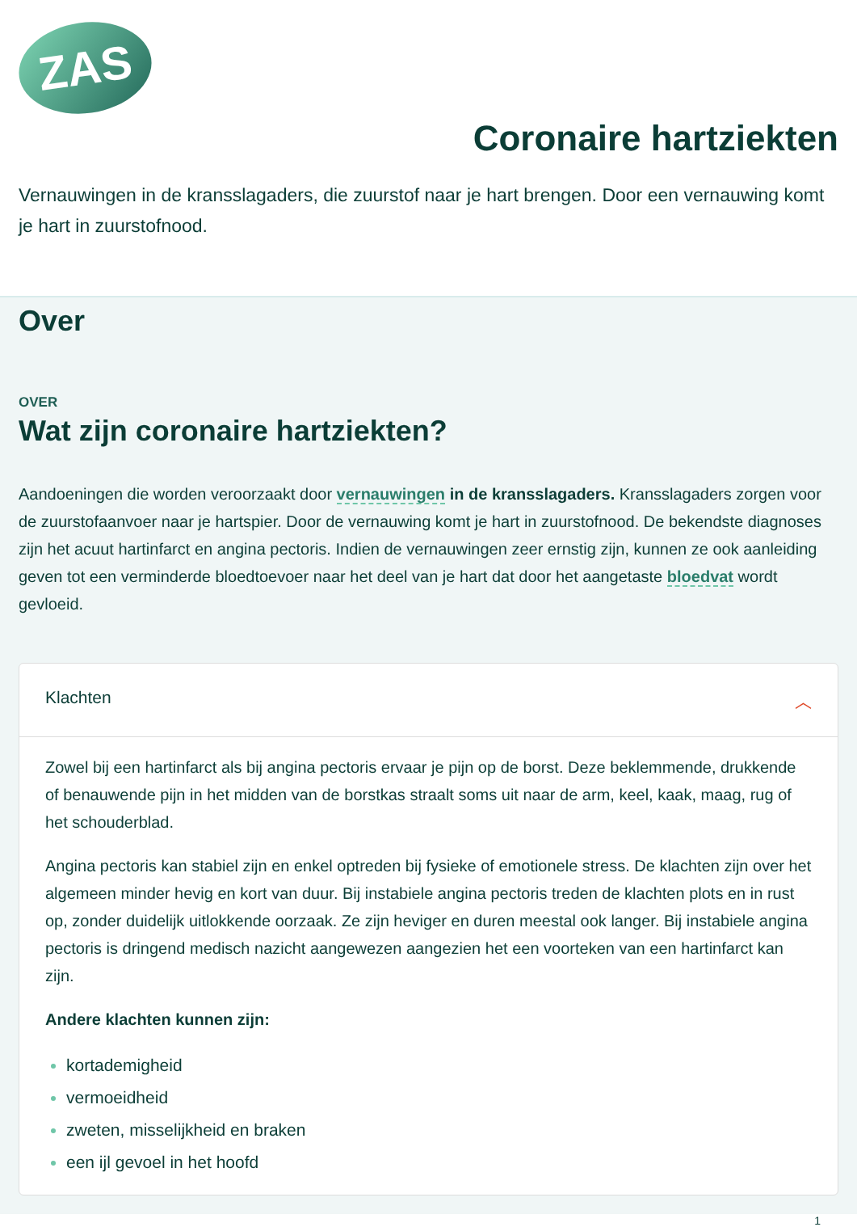ZAS
Coronaire hartziekten
Vernauwingen in de kransslagaders, die zuurstof naar je hart brengen. Door een vernauwing komt je hart in zuurstofnood.
Over
OVER
Wat zijn coronaire hartziekten?
Aandoeningen die worden veroorzaakt door vernauwingen in de kransslagaders. Kransslagaders zorgen voor de zuurstofaanvoer naar je hartspier. Door de vernauwing komt je hart in zuurstofnood. De bekendste diagnoses zijn het acuut hartinfarct en angina pectoris. Indien de vernauwingen zeer ernstig zijn, kunnen ze ook aanleiding geven tot een verminderde bloedtoevoer naar het deel van je hart dat door het aangetaste bloedvat wordt gevloeid.
Klachten ︿
Zowel bij een hartinfarct als bij angina pectoris ervaar je pijn op de borst. Deze beklemmende, drukkende of benauwende pijn in het midden van de borstkas straalt soms uit naar de arm, keel, kaak, maag, rug of het schouderblad.
Angina pectoris kan stabiel zijn en enkel optreden bij fysieke of emotionele stress. De klachten zijn over het algemeen minder hevig en kort van duur. Bij instabiele angina pectoris treden de klachten plots en in rust op, zonder duidelijk uitlokkende oorzaak. Ze zijn heviger en duren meestal ook langer. Bij instabiele angina pectoris is dringend medisch nazicht aangewezen aangezien het een voorteken van een hartinfarct kan zijn.
Andere klachten kunnen zijn:
kortademigheid
vermoeidheid
zweten, misselijkheid en braken
een ijl gevoel in het hoofd
1